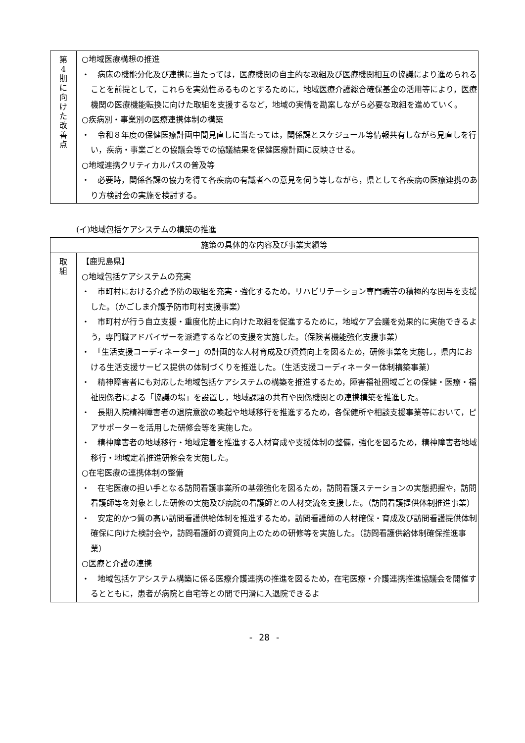| 第 4 期 に 向 け た 改 善 点 | ○地域医療構想の推進 ・ 病床の機能分化及び連携に当たっては，医療機関の自主的な取組及び医療機関相互の協議により進められることを前提として，これらを実効性あるものとするために，地域医療介護総合確保基金の活用等により，医療機関の医療機能転換に向けた取組を支援するなど，地域の実情を勘案しながら必要な取組を進めていく。 ○疾病別・事業別の医療連携体制の構築 ・ 令和８年度の保健医療計画中間見直しに当たっては，関係課とスケジュール等情報共有しながら見直しを行い，疾病・事業ごとの協議会等での協議結果を保健医療計画に反映させる。 ○地域連携クリティカルパスの普及等 ・ 必要時，関係各課の協力を得て各疾病の有識者への意見を伺う等しながら，県として各疾病の医療連携のあり方検討会の実施を検討する。 |
(イ)地域包括ケアシステムの構築の推進
| 施策の具体的な内容及び事業実績等 | |
| --- | --- |
| 取 組 | 【鹿児島県】 ○地域包括ケアシステムの充実 ・ 市町村における介護予防の取組を充実・強化するため，リハビリテーション専門職等の積極的な関与を支援した。（かごしま介護予防市町村支援事業） ・ 市町村が行う自立支援・重度化防止に向けた取組を促進するために，地域ケア会議を効果的に実施できるよう，専門職アドバイザーを派遣するなどの支援を実施した。（保険者機能強化支援事業） ・ 「生活支援コーディネーター」の計画的な人材育成及び資質向上を図るため，研修事業を実施し，県内における生活支援サービス提供の体制づくりを推進した。（生活支援コーディネーター体制構築事業） ・ 精神障害者にも対応した地域包括ケアシステムの構築を推進するため，障害福祉圏域ごとの保健・医療・福祉関係者による「協議の場」を設置し，地域課題の共有や関係機関との連携構築を推進した。 ・ 長期入院精神障害者の退院意欲の喚起や地域移行を推進するため，各保健所や相談支援事業等において，ピアサポーターを活用した研修会等を実施した。 ・ 精神障害者の地域移行・地域定着を推進する人材育成や支援体制の整備，強化を図るため，精神障害者地域移行・地域定着推進研修会を実施した。 ○在宅医療の連携体制の整備 ・ 在宅医療の担い手となる訪問看護事業所の基盤強化を図るため，訪問看護ステーションの実態把握や，訪問看護師等を対象とした研修の実施及び病院の看護師との人材交流を支援した。（訪問看護提供体制推進事業） ・ 安定的かつ質の高い訪問看護供給体制を推進するため，訪問看護師の人材確保・育成及び訪問看護提供体制確保に向けた検討会や，訪問看護師の資質向上のための研修等を実施した。（訪問看護供給体制確保推進事業） ○医療と介護の連携 ・ 地域包括ケアシステム構築に係る医療介護連携の推進を図るため，在宅医療・介護連携推進協議会を開催するとともに，患者が病院と自宅等との間で円滑に入退院できるよ |
- 28 -